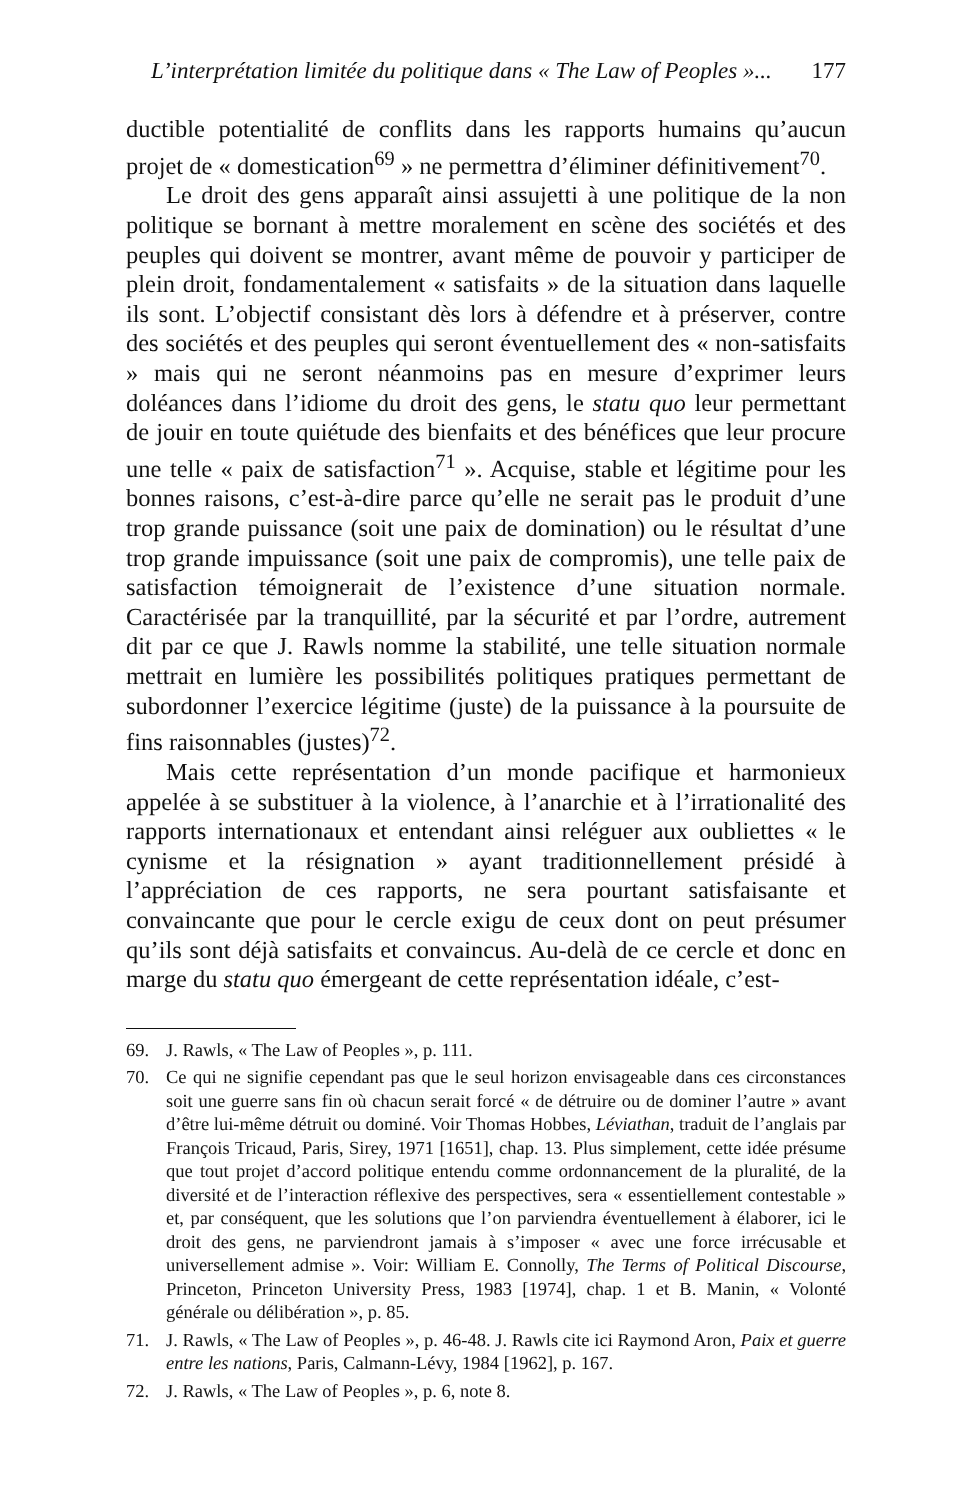L’interprétation limitée du politique dans « The Law of Peoples »... 177
ductible potentialité de conflits dans les rapports humains qu’aucun projet de « domestication<sup>69</sup> » ne permettra d’éliminer définitivement<sup>70</sup>.
Le droit des gens apparaît ainsi assujetti à une politique de la non politique se bornant à mettre moralement en scène des sociétés et des peuples qui doivent se montrer, avant même de pouvoir y participer de plein droit, fondamentalement « satisfaits » de la situation dans laquelle ils sont. L’objectif consistant dès lors à défendre et à préserver, contre des sociétés et des peuples qui seront éventuellement des « non-satisfaits » mais qui ne seront néanmoins pas en mesure d’exprimer leurs doléances dans l’idiome du droit des gens, le statu quo leur permettant de jouir en toute quiétude des bienfaits et des bénéfices que leur procure une telle « paix de satisfaction<sup>71</sup> ». Acquise, stable et légitime pour les bonnes raisons, c’est-à-dire parce qu’elle ne serait pas le produit d’une trop grande puissance (soit une paix de domination) ou le résultat d’une trop grande impuissance (soit une paix de compromis), une telle paix de satisfaction témoignerait de l’existence d’une situation normale. Caractérisée par la tranquillité, par la sécurité et par l’ordre, autrement dit par ce que J. Rawls nomme la stabilité, une telle situation normale mettrait en lumière les possibilités politiques pratiques permettant de subordonner l’exercice légitime (juste) de la puissance à la poursuite de fins raisonnables (justes)<sup>72</sup>.
Mais cette représentation d’un monde pacifique et harmonieux appelée à se substituer à la violence, à l’anarchie et à l’irrationalité des rapports internationaux et entendant ainsi reléguer aux oubliettes « le cynisme et la résignation » ayant traditionnellement présidé à l’appréciation de ces rapports, ne sera pourtant satisfaisante et convaincante que pour le cercle exigu de ceux dont on peut présumer qu’ils sont déjà satisfaits et convaincus. Au-delà de ce cercle et donc en marge du statu quo émergeant de cette représentation idéale, c’est-
69. J. Rawls, « The Law of Peoples », p. 111.
70. Ce qui ne signifie cependant pas que le seul horizon envisageable dans ces circonstances soit une guerre sans fin où chacun serait forcé « de détruire ou de dominer l’autre » avant d’être lui-même détruit ou dominé. Voir Thomas Hobbes, Léviathan, traduit de l’anglais par François Tricaud, Paris, Sirey, 1971 [1651], chap. 13. Plus simplement, cette idée présume que tout projet d’accord politique entendu comme ordonnancement de la pluralité, de la diversité et de l’interaction réflexive des perspectives, sera « essentiellement contestable » et, par conséquent, que les solutions que l’on parviendra éventuellement à élaborer, ici le droit des gens, ne parviendront jamais à s’imposer « avec une force irrécusable et universellement admise ». Voir: William E. Connolly, The Terms of Political Discourse, Princeton, Princeton University Press, 1983 [1974], chap. 1 et B. Manin, « Volonté générale ou délibération », p. 85.
71. J. Rawls, « The Law of Peoples », p. 46-48. J. Rawls cite ici Raymond Aron, Paix et guerre entre les nations, Paris, Calmann-Lévy, 1984 [1962], p. 167.
72. J. Rawls, « The Law of Peoples », p. 6, note 8.